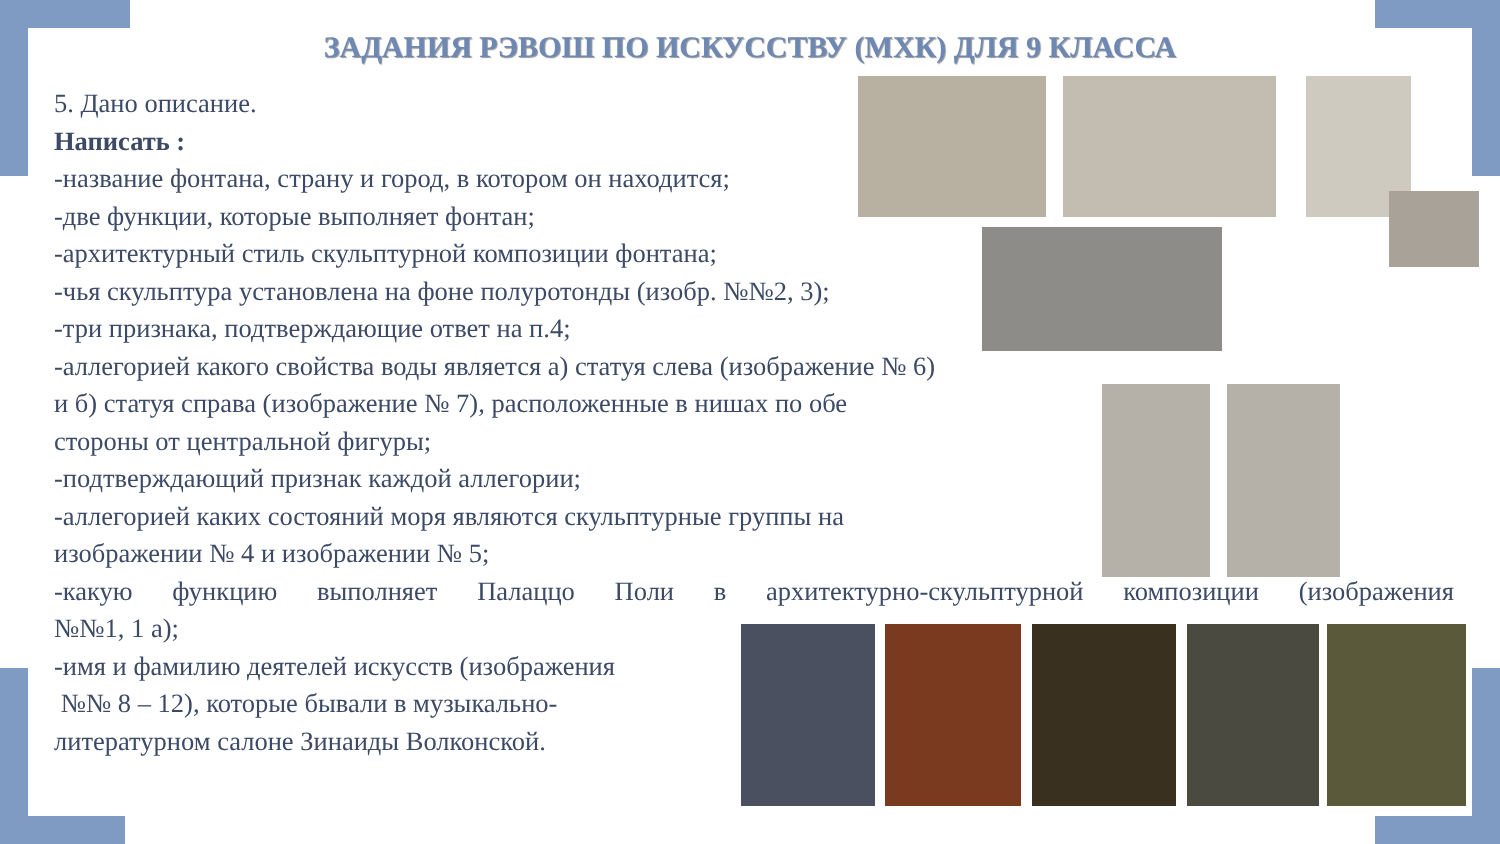ЗАДАНИЯ РЭВОШ ПО ИСКУССТВУ (МХК) ДЛЯ 9 КЛАССА
5. Дано описание.
Написать :
-название фонтана, страну и город, в котором он находится;
-две функции, которые выполняет фонтан;
-архитектурный стиль скульптурной композиции фонтана;
-чья скульптура установлена на фоне полуротонды (изобр. №№2, 3);
-три признака, подтверждающие ответ на п.4;
-аллегорией какого свойства воды является а) статуя слева (изображение № 6)
и б) статуя справа (изображение № 7), расположенные в нишах по обе
стороны от центральной фигуры;
-подтверждающий признак каждой аллегории;
-аллегорией каких состояний моря являются скульптурные группы на
изображении № 4 и изображении № 5;
-какую функцию выполняет Палаццо Поли в архитектурно-скульптурной композиции (изображения
№№1, 1 а);
-имя и фамилию деятелей искусств (изображения
№№ 8 – 12), которые бывали в музыкально-
литературном салоне Зинаиды Волконской.